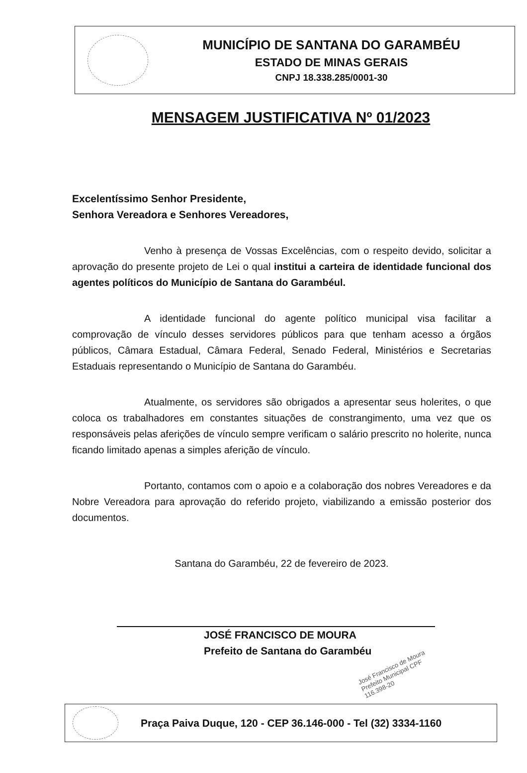MUNICÍPIO DE SANTANA DO GARAMBÉU
ESTADO DE MINAS GERAIS
CNPJ 18.338.285/0001-30
MENSAGEM JUSTIFICATIVA Nº 01/2023
Excelentíssimo Senhor Presidente,
Senhora Vereadora e Senhores Vereadores,
Venho à presença de Vossas Excelências, com o respeito devido, solicitar a aprovação do presente projeto de Lei o qual institui a carteira de identidade funcional dos agentes políticos do Município de Santana do Garambéul.
A identidade funcional do agente político municipal visa facilitar a comprovação de vínculo desses servidores públicos para que tenham acesso a órgãos públicos, Câmara Estadual, Câmara Federal, Senado Federal, Ministérios e Secretarias Estaduais representando o Município de Santana do Garambéu.
Atualmente, os servidores são obrigados a apresentar seus holerites, o que coloca os trabalhadores em constantes situações de constrangimento, uma vez que os responsáveis pelas aferições de vínculo sempre verificam o salário prescrito no holerite, nunca ficando limitado apenas a simples aferição de vínculo.
Portanto, contamos com o apoio e a colaboração dos nobres Vereadores e da Nobre Vereadora para aprovação do referido projeto, viabilizando a emissão posterior dos documentos.
Santana do Garambéu, 22 de fevereiro de 2023.
JOSÉ FRANCISCO DE MOURA
Prefeito de Santana do Garambéu
José Francisco de Moura Prefeito Municipal CPF 116.398-20
Praça Paiva Duque, 120 - CEP 36.146-000 - Tel (32) 3334-1160